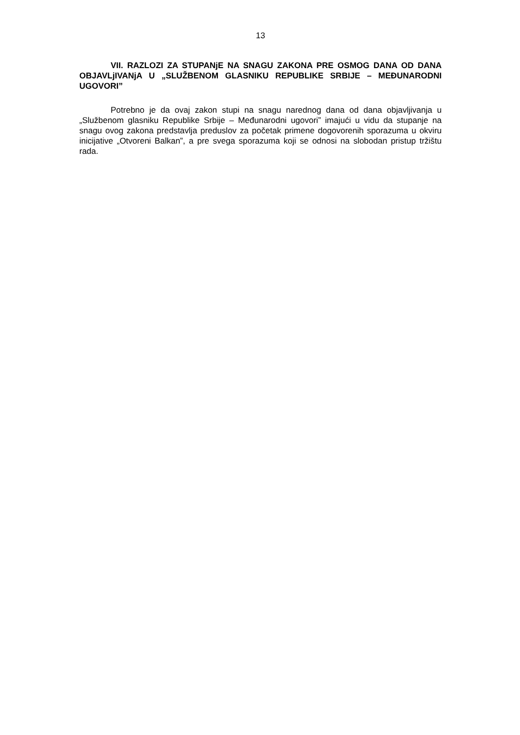13
VII. RAZLOZI ZA STUPANjE NA SNAGU ZAKONA PRE OSMOG DANA OD DANA OBJAVLjIVANjA U „SLUŽBENOM GLASNIKU REPUBLIKE SRBIJE – MEĐUNARODNI UGOVORI”
Potrebno je da ovaj zakon stupi na snagu narednog dana od dana objavljivanja u „Službenom glasniku Republike Srbije – Međunarodni ugovori” imajući u vidu da stupanje na snagu ovog zakona predstavlja preduslov za početak primene dogovorenih sporazuma u okviru inicijative „Otvoreni Balkan”, a pre svega sporazuma koji se odnosi na slobodan pristup tržištu rada.